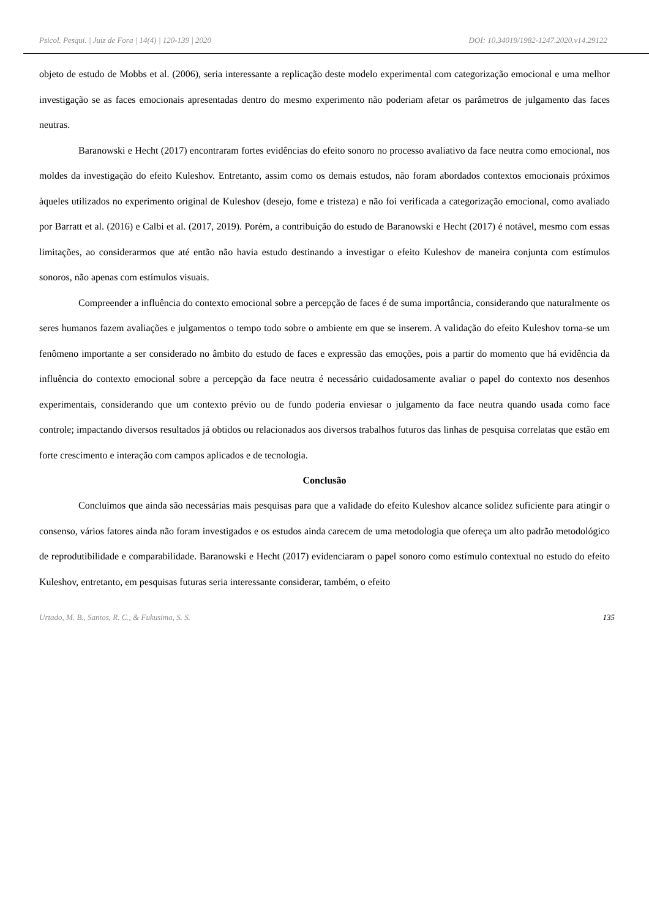Psicol. Pesqui. | Juiz de Fora | 14(4) | 120-139 | 2020 DOI: 10.34019/1982-1247.2020.v14.29122
objeto de estudo de Mobbs et al. (2006), seria interessante a replicação deste modelo experimental com categorização emocional e uma melhor investigação se as faces emocionais apresentadas dentro do mesmo experimento não poderiam afetar os parâmetros de julgamento das faces neutras.
Baranowski e Hecht (2017) encontraram fortes evidências do efeito sonoro no processo avaliativo da face neutra como emocional, nos moldes da investigação do efeito Kuleshov. Entretanto, assim como os demais estudos, não foram abordados contextos emocionais próximos àqueles utilizados no experimento original de Kuleshov (desejo, fome e tristeza) e não foi verificada a categorização emocional, como avaliado por Barratt et al. (2016) e Calbi et al. (2017, 2019). Porém, a contribuição do estudo de Baranowski e Hecht (2017) é notável, mesmo com essas limitações, ao considerarmos que até então não havia estudo destinando a investigar o efeito Kuleshov de maneira conjunta com estímulos sonoros, não apenas com estímulos visuais.
Compreender a influência do contexto emocional sobre a percepção de faces é de suma importância, considerando que naturalmente os seres humanos fazem avaliações e julgamentos o tempo todo sobre o ambiente em que se inserem. A validação do efeito Kuleshov torna-se um fenômeno importante a ser considerado no âmbito do estudo de faces e expressão das emoções, pois a partir do momento que há evidência da influência do contexto emocional sobre a percepção da face neutra é necessário cuidadosamente avaliar o papel do contexto nos desenhos experimentais, considerando que um contexto prévio ou de fundo poderia enviesar o julgamento da face neutra quando usada como face controle; impactando diversos resultados já obtidos ou relacionados aos diversos trabalhos futuros das linhas de pesquisa correlatas que estão em forte crescimento e interação com campos aplicados e de tecnologia.
Conclusão
Concluímos que ainda são necessárias mais pesquisas para que a validade do efeito Kuleshov alcance solidez suficiente para atingir o consenso, vários fatores ainda não foram investigados e os estudos ainda carecem de uma metodologia que ofereça um alto padrão metodológico de reprodutibilidade e comparabilidade. Baranowski e Hecht (2017) evidenciaram o papel sonoro como estímulo contextual no estudo do efeito Kuleshov, entretanto, em pesquisas futuras seria interessante considerar, também, o efeito
Urtado, M. B., Santos, R. C., & Fukusima, S. S. 135